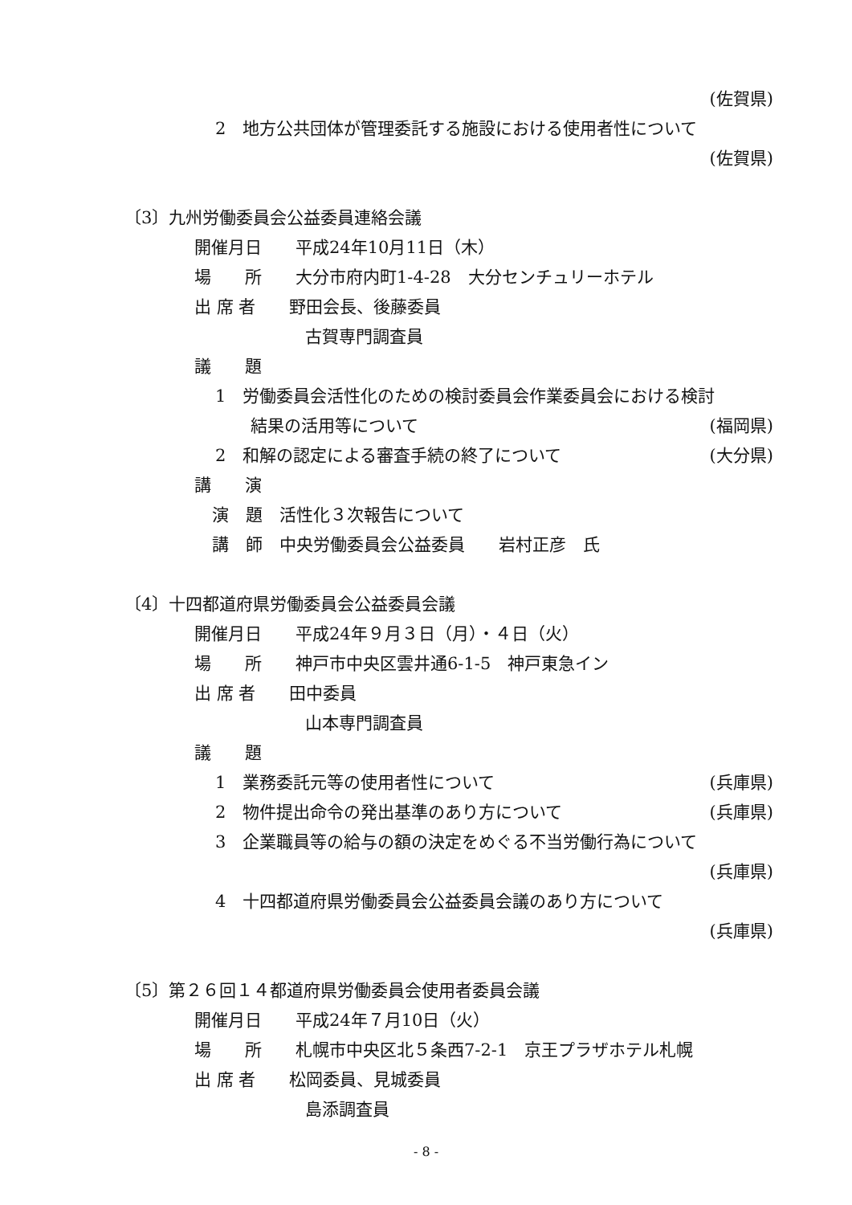(佐賀県)
2　地方公共団体が管理委託する施設における使用者性について
(佐賀県)
〔3〕九州労働委員会公益委員連絡会議
開催月日　　平成24年10月11日（木）
場　　所　　大分市府内町1-4-28　大分センチュリーホテル
出 席 者　　野田会長、後藤委員
古賀専門調査員
議　　題
1　労働委員会活性化のための検討委員会作業委員会における検討
結果の活用等について (福岡県)
2　和解の認定による審査手続の終了について (大分県)
講　　演
演　題　活性化３次報告について
講　師　中央労働委員会公益委員　　岩村正彦　氏
〔4〕十四都道府県労働委員会公益委員会議
開催月日　　平成24年９月３日（月）・４日（火）
場　　所　　神戸市中央区雲井通6-1-5　神戸東急イン
出 席 者　　田中委員
山本専門調査員
議　　題
1　業務委託元等の使用者性について (兵庫県)
2　物件提出命令の発出基準のあり方について (兵庫県)
3　企業職員等の給与の額の決定をめぐる不当労働行為について
(兵庫県)
4　十四都道府県労働委員会公益委員会議のあり方について
(兵庫県)
〔5〕第２６回１４都道府県労働委員会使用者委員会議
開催月日　　平成24年７月10日（火）
場　　所　　札幌市中央区北５条西7-2-1　京王プラザホテル札幌
出 席 者　　松岡委員、見城委員
島添調査員
- 8 -